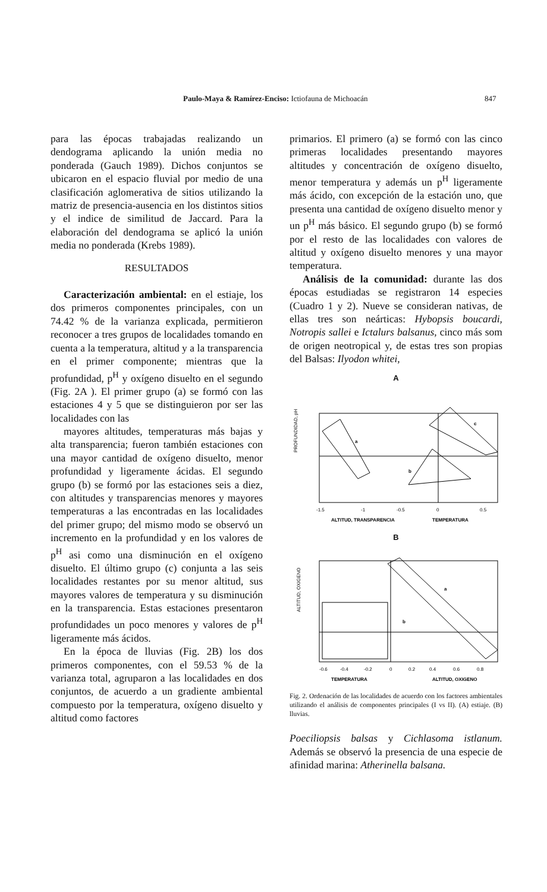Paulo-Maya & Ramírez-Enciso: Ictiofauna de Michoacán 847
para las épocas trabajadas realizando un dendograma aplicando la unión media no ponderada (Gauch 1989). Dichos conjuntos se ubicaron en el espacio fluvial por medio de una clasificación aglomerativa de sitios utilizando la matriz de presencia-ausencia en los distintos sitios y el indice de similitud de Jaccard. Para la elaboración del dendograma se aplicó la unión media no ponderada (Krebs 1989).
RESULTADOS
Caracterización ambiental: en el estiaje, los dos primeros componentes principales, con un 74.42 % de la varianza explicada, permitieron reconocer a tres grupos de localidades tomando en cuenta a la temperatura, altitud y a la transparencia en el primer componente; mientras que la profundidad, p<sup>H</sup> y oxígeno disuelto en el segundo (Fig. 2A ). El primer grupo (a) se formó con las estaciones 4 y 5 que se distinguieron por ser las localidades con las
mayores altitudes, temperaturas más bajas y alta transparencia; fueron también estaciones con una mayor cantidad de oxígeno disuelto, menor profundidad y ligeramente ácidas. El segundo grupo (b) se formó por las estaciones seis a diez, con altitudes y transparencias menores y mayores temperaturas a las encontradas en las localidades del primer grupo; del mismo modo se observó un incremento en la profundidad y en los valores de p<sup>H</sup> asi como una disminución en el oxígeno disuelto. El último grupo (c) conjunta a las seis localidades restantes por su menor altitud, sus mayores valores de temperatura y su disminución en la transparencia. Estas estaciones presentaron profundidades un poco menores y valores de p<sup>H</sup> ligeramente más ácidos.
En la época de lluvias (Fig. 2B) los dos primeros componentes, con el 59.53 % de la varianza total, agruparon a las localidades en dos conjuntos, de acuerdo a un gradiente ambiental compuesto por la temperatura, oxígeno disuelto y altitud como factores
primarios. El primero (a) se formó con las cinco primeras localidades presentando mayores altitudes y concentración de oxígeno disuelto, menor temperatura y además un p<sup>H</sup> ligeramente más ácido, con excepción de la estación uno, que presenta una cantidad de oxígeno disuelto menor y un p<sup>H</sup> más básico. El segundo grupo (b) se formó por el resto de las localidades con valores de altitud y oxígeno disuelto menores y una mayor temperatura.
Análisis de la comunidad: durante las dos épocas estudiadas se registraron 14 especies (Cuadro 1 y 2). Nueve se consideran nativas, de ellas tres son neárticas: Hybopsis boucardi, Notropis sallei e Ictalurs balsanus, cinco más som de origen neotropical y, de estas tres son propias del Balsas: Ilyodon whitei,
A
a
b
c
PROFUNDIDAD, pH
-1.5
-1
-0.5
0
0.5
ALTITUD, TRANSPARENCIA
TEMPERATURA
B
a
b
ALTITUD, OXIGENO
-0.6
-0.4
-0.2
0
0.2
0.4
0.6
0.8
TEMPERATURA
ALTITUD, OXIGENO
Fig. 2. Ordenación de las localidades de acuerdo con los factores ambientales utilizando el análisis de componentes principales (I vs II). (A) estiaje. (B) lluvias.
Poeciliopsis balsas y Cichlasoma istlanum. Además se observó la presencia de una especie de afinidad marina: Atherinella balsana.